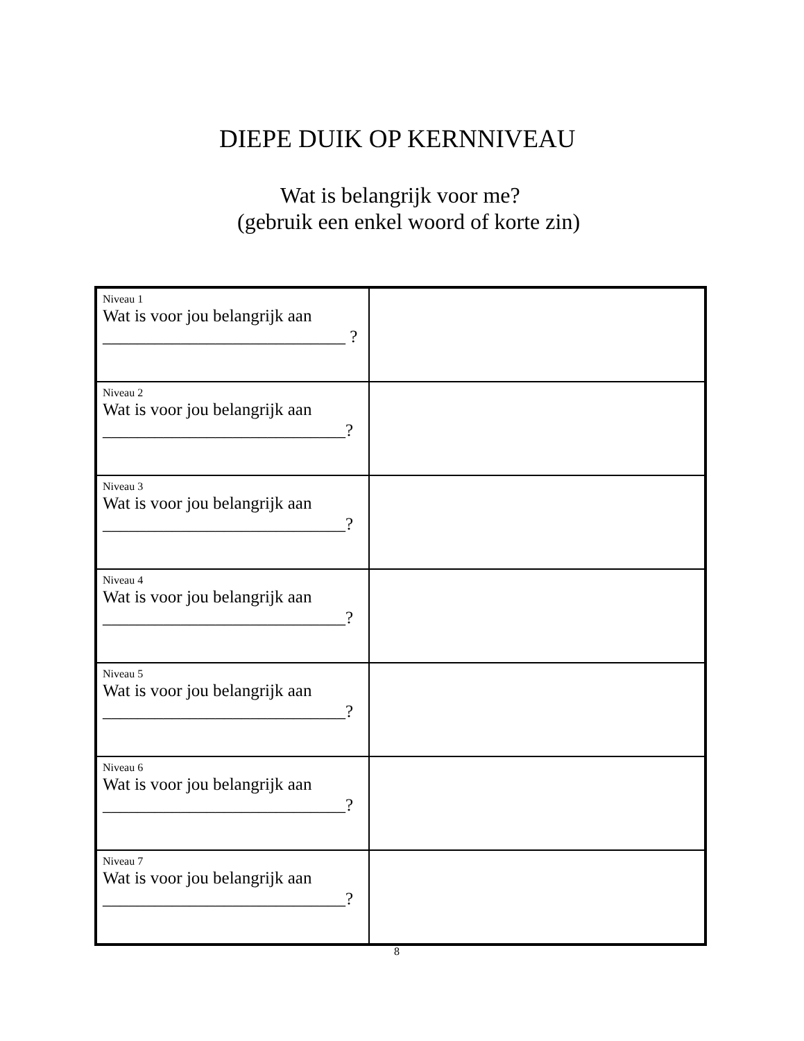DIEPE DUIK OP KERNNIVEAU
Wat is belangrijk voor me?
(gebruik een enkel woord of korte zin)
| Niveau 1 Wat is voor jou belangrijk aan ____________________________ ? | |
| Niveau 2 Wat is voor jou belangrijk aan ____________________________? | |
| Niveau 3 Wat is voor jou belangrijk aan ____________________________? | |
| Niveau 4 Wat is voor jou belangrijk aan ____________________________? | |
| Niveau 5 Wat is voor jou belangrijk aan ____________________________? | |
| Niveau 6 Wat is voor jou belangrijk aan ____________________________? | |
| Niveau 7 Wat is voor jou belangrijk aan ____________________________? | |
8